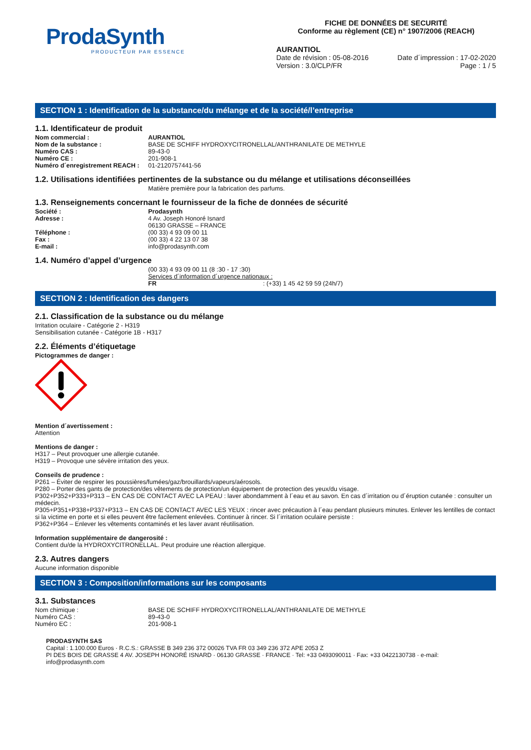ProdaSynth
PRODUCTEUR PAR ESSENCE
FICHE DE DONNÉES DE SECURITÉ
Conforme au règlement (CE) n° 1907/2006 (REACH)
AURANTIOL
Date de révision : 05-08-2016 Date d´impression : 17-02-2020
Version : 3.0/CLP/FR Page : 1 / 5
SECTION 1 : Identification de la substance/du mélange et de la société/l’entreprise
1.1. Identificateur de produit
Nom commercial : AURANTIOL
Nom de la substance : BASE DE SCHIFF HYDROXYCITRONELLAL/ANTHRANILATE DE METHYLE
Numéro CAS : 89-43-0
Numéro CE : 201-908-1
Numéro d´enregistrement REACH : 01-2120757441-56
1.2. Utilisations identifiées pertinentes de la substance ou du mélange et utilisations déconseillées
Matière première pour la fabrication des parfums.
1.3. Renseignements concernant le fournisseur de la fiche de données de sécurité
Société : Prodasynth
Adresse : 4 Av. Joseph Honoré Isnard
06130 GRASSE – FRANCE
Téléphone : (00 33) 4 93 09 00 11
Fax : (00 33) 4 22 13 07 38
E-mail : info@prodasynth.com
1.4. Numéro d’appel d’urgence
(00 33) 4 93 09 00 11 (8 :30 - 17 :30)
Services d´information d´urgence nationaux :
FR : (+33) 1 45 42 59 59 (24h/7)
SECTION 2 : Identification des dangers
2.1. Classification de la substance ou du mélange
Irritation oculaire - Catégorie 2 - H319
Sensibilisation cutanée - Catégorie 1B - H317
2.2. Éléments d’étiquetage
Pictogrammes de danger :
Mention d´avertissement :
Attention
Mentions de danger :
H317 – Peut provoquer une allergie cutanée.
H319 – Provoque une sévère irritation des yeux.
Conseils de prudence :
P261 – Éviter de respirer les poussières/fumées/gaz/brouillards/vapeurs/aérosols.
P280 – Porter des gants de protection/des vêtements de protection/un équipement de protection des yeux/du visage.
P302+P352+P333+P313 – EN CAS DE CONTACT AVEC LA PEAU : laver abondamment à l´eau et au savon. En cas d´irritation ou d´éruption cutanée : consulter un médecin.
P305+P351+P338+P337+P313 – EN CAS DE CONTACT AVEC LES YEUX : rincer avec précaution à l´eau pendant plusieurs minutes. Enlever les lentilles de contact si la victime en porte et si elles peuvent être facilement enlevées. Continuer à rincer. Si l´irritation oculaire persiste :
P362+P364 – Enlever les vêtements contaminés et les laver avant réutilisation.
Information supplémentaire de dangerosité :
Contient du/de la HYDROXYCITRONELLAL. Peut produire une réaction allergique.
2.3. Autres dangers
Aucune information disponible
SECTION 3 : Composition/informations sur les composants
3.1. Substances
Nom chimique : BASE DE SCHIFF HYDROXYCITRONELLAL/ANTHRANILATE DE METHYLE
Numéro CAS : 89-43-0
Numéro EC : 201-908-1
PRODASYNTH SAS
Capital : 1.100.000 Euros · R.C.S.: GRASSE B 349 236 372 00026 TVA FR 03 349 236 372 APE 2053 Z
PI DES BOIS DE GRASSE 4 AV. JOSEPH HONORÉ ISNARD · 06130 GRASSE · FRANCE · Tel: +33 0493090011 · Fax: +33 0422130738 · e-mail: info@prodasynth.com